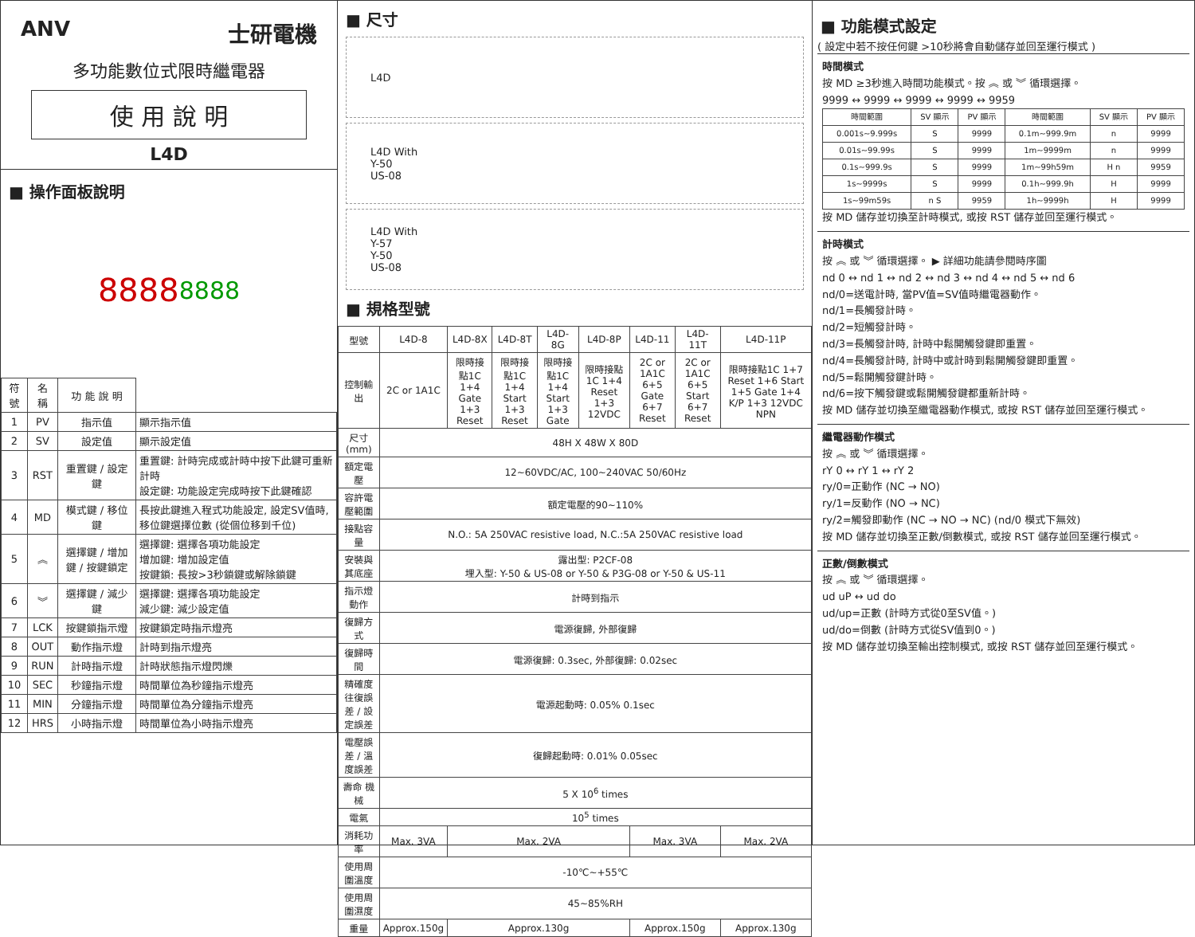ANV 士研電機
多功能數位式限時繼電器
使 用 說 明
L4D
■ 操作面板說明
8888 8888
| 符 號 | 名 稱 | 功 能 說 明 | |
| --- | --- | --- | --- |
| 1 | PV | 指示值 | 顯示指示值 |
| 2 | SV | 設定值 | 顯示設定值 |
| 3 | RST | 重置鍵 / 設定鍵 | 重置鍵: 計時完成或計時中按下此鍵可重新計時 設定鍵: 功能設定完成時按下此鍵確認 |
| 4 | MD | 模式鍵 / 移位鍵 | 長按此鍵進入程式功能設定, 設定SV值時, 移位鍵選擇位數 (從個位移到千位) |
| 5 | ︽ | 選擇鍵 / 增加鍵 / 按鍵鎖定 | 選擇鍵: 選擇各項功能設定 增加鍵: 增加設定值 按鍵鎖: 長按>3秒鎖鍵或解除鎖鍵 |
| 6 | ︾ | 選擇鍵 / 減少鍵 | 選擇鍵: 選擇各項功能設定 減少鍵: 減少設定值 |
| 7 | LCK | 按鍵鎖指示燈 | 按鍵鎖定時指示燈亮 |
| 8 | OUT | 動作指示燈 | 計時到指示燈亮 |
| 9 | RUN | 計時指示燈 | 計時狀態指示燈閃爍 |
| 10 | SEC | 秒鐘指示燈 | 時間單位為秒鐘指示燈亮 |
| 11 | MIN | 分鐘指示燈 | 時間單位為分鐘指示燈亮 |
| 12 | HRS | 小時指示燈 | 時間單位為小時指示燈亮 |
■ 尺寸
L4D
L4D With
Y-50
US-08
L4D With
Y-57
Y-50
US-08
■ 規格型號
| 型號 | L4D-8 | L4D-8X | L4D-8T | L4D-8G | L4D-8P | L4D-11 | L4D-11T | L4D-11P |
| --- | --- | --- | --- | --- | --- | --- | --- | --- |
| 控制輸出 | 2C or 1A1C | 限時接點1C 1+4 Gate 1+3 Reset | 限時接點1C 1+4 Start 1+3 Reset | 限時接點1C 1+4 Start 1+3 Gate | 限時接點1C 1+4 Reset 1+3 12VDC | 2C or 1A1C 6+5 Gate 6+7 Reset | 2C or 1A1C 6+5 Start 6+7 Reset | 限時接點1C 1+7 Reset 1+6 Start 1+5 Gate 1+4 K/P 1+3 12VDC NPN |
| 尺寸(mm) | 48H X 48W X 80D | | | | | | | |
| 額定電壓 | 12~60VDC/AC, 100~240VAC 50/60Hz | | | | | | | |
| 容許電壓範圍 | 額定電壓的90~110% | | | | | | | |
| 接點容量 | N.O.: 5A 250VAC resistive load, N.C.:5A 250VAC resistive load | | | | | | | |
| 安裝與其底座 | 露出型: P2CF-08 埋入型: Y-50 & US-08 or Y-50 & P3G-08 or Y-50 & US-11 | | | | | | | |
| 指示燈動作 | 計時到指示 | | | | | | | |
| 復歸方式 | 電源復歸, 外部復歸 | | | | | | | |
| 復歸時間 | 電源復歸: 0.3sec, 外部復歸: 0.02sec | | | | | | | |
| 精確度 往復誤差 / 設定誤差 | 電源起動時: 0.05% 0.1sec | | | | | | | |
| 電壓誤差 / 溫度誤差 | 復歸起動時: 0.01% 0.05sec | | | | | | | |
| 壽命 機械 | 5 X 10<sup>6</sup> times | | | | | | | |
| 電氣 | 10<sup>5</sup> times | | | | | | | |
| 消耗功率 | Max. 3VA | Max. 2VA | | | | Max. 3VA | | Max. 2VA |
| 使用周圍溫度 | -10℃~+55℃ | | | | | | | |
| 使用周圍濕度 | 45~85%RH | | | | | | | |
| 重量 | Approx.150g | Approx.130g | | | | Approx.150g | | Approx.130g |
■ 功能模式設定
( 設定中若不按任何鍵 >10秒將會自動儲存並回至運行模式 )
時間模式
按 MD ≥3秒進入時間功能模式。按 ︽ 或 ︾ 循環選擇。
9999 ↔ 9999 ↔ 9999 ↔ 9999 ↔ 9959
| 時間範圍 | SV 顯示 | PV 顯示 | 時間範圍 | SV 顯示 | PV 顯示 |
| --- | --- | --- | --- | --- | --- |
| 0.001s~9.999s | S | 9999 | 0.1m~999.9m | n | 9999 |
| 0.01s~99.99s | S | 9999 | 1m~9999m | n | 9999 |
| 0.1s~999.9s | S | 9999 | 1m~99h59m | H n | 9959 |
| 1s~9999s | S | 9999 | 0.1h~999.9h | H | 9999 |
| 1s~99m59s | n S | 9959 | 1h~9999h | H | 9999 |
按 MD 儲存並切換至計時模式, 或按 RST 儲存並回至運行模式。
計時模式
按 ︽ 或 ︾ 循環選擇。 ▶ 詳細功能請參閱時序圖
nd 0 ↔ nd 1 ↔ nd 2 ↔ nd 3 ↔ nd 4 ↔ nd 5 ↔ nd 6
nd/0=送電計時, 當PV值=SV值時繼電器動作。
nd/1=長觸發計時。
nd/2=短觸發計時。
nd/3=長觸發計時, 計時中鬆開觸發鍵即重置。
nd/4=長觸發計時, 計時中或計時到鬆開觸發鍵即重置。
nd/5=鬆開觸發鍵計時。
nd/6=按下觸發鍵或鬆開觸發鍵都重新計時。
按 MD 儲存並切換至繼電器動作模式, 或按 RST 儲存並回至運行模式。
繼電器動作模式
按 ︽ 或 ︾ 循環選擇。
rY 0 ↔ rY 1 ↔ rY 2
ry/0=正動作 (NC → NO)
ry/1=反動作 (NO → NC)
ry/2=觸發即動作 (NC → NO → NC) (nd/0 模式下無效)
按 MD 儲存並切換至正數/倒數模式, 或按 RST 儲存並回至運行模式。
正數/倒數模式
按 ︽ 或 ︾ 循環選擇。
ud uP ↔ ud do
ud/up=正數 (計時方式從0至SV值。)
ud/do=倒數 (計時方式從SV值到0。)
按 MD 儲存並切換至輸出控制模式, 或按 RST 儲存並回至運行模式。